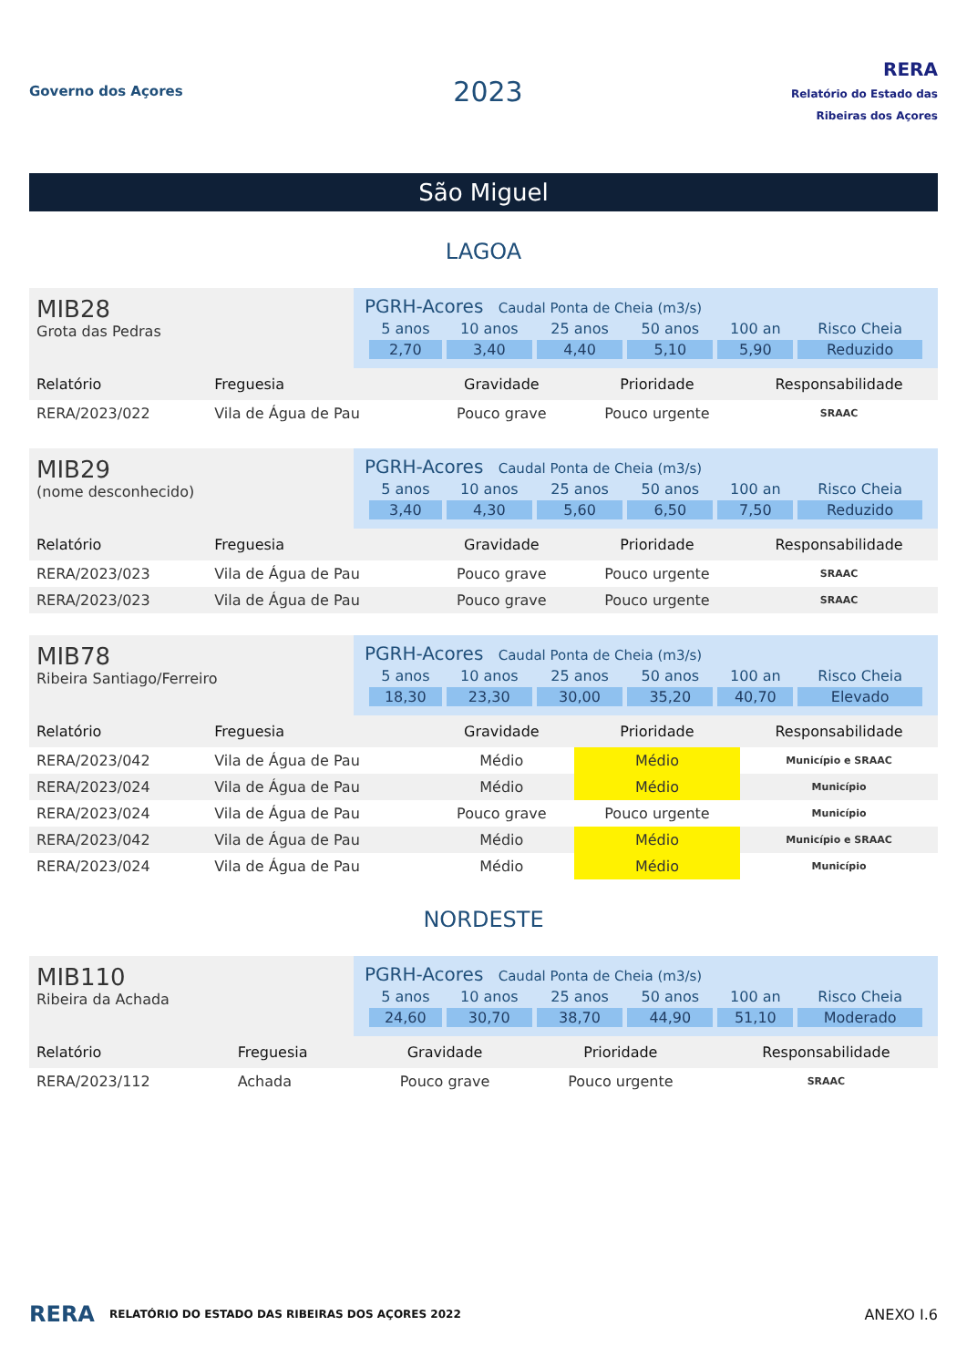Governo dos Açores
2023
RERA
Relatório do Estado das Ribeiras dos Açores
São Miguel
LAGOA
MIB28
Grota das Pedras
PGRH-Acores Caudal Ponta de Cheia (m3/s)
| 5 anos | 10 anos | 25 anos | 50 anos | 100 an | Risco Cheia |
| --- | --- | --- | --- | --- | --- |
| 2,70 | 3,40 | 4,40 | 5,10 | 5,90 | Reduzido |
| Relatório | Freguesia | Gravidade | Prioridade | Responsabilidade |
| --- | --- | --- | --- | --- |
| RERA/2023/022 | Vila de Água de Pau | Pouco grave | Pouco urgente | SRAAC |
MIB29
(nome desconhecido)
PGRH-Acores Caudal Ponta de Cheia (m3/s)
| 5 anos | 10 anos | 25 anos | 50 anos | 100 an | Risco Cheia |
| --- | --- | --- | --- | --- | --- |
| 3,40 | 4,30 | 5,60 | 6,50 | 7,50 | Reduzido |
| Relatório | Freguesia | Gravidade | Prioridade | Responsabilidade |
| --- | --- | --- | --- | --- |
| RERA/2023/023 | Vila de Água de Pau | Pouco grave | Pouco urgente | SRAAC |
| RERA/2023/023 | Vila de Água de Pau | Pouco grave | Pouco urgente | SRAAC |
MIB78
Ribeira Santiago/Ferreiro
PGRH-Acores Caudal Ponta de Cheia (m3/s)
| 5 anos | 10 anos | 25 anos | 50 anos | 100 an | Risco Cheia |
| --- | --- | --- | --- | --- | --- |
| 18,30 | 23,30 | 30,00 | 35,20 | 40,70 | Elevado |
| Relatório | Freguesia | Gravidade | Prioridade | Responsabilidade |
| --- | --- | --- | --- | --- |
| RERA/2023/042 | Vila de Água de Pau | Médio | Médio | Município e SRAAC |
| RERA/2023/024 | Vila de Água de Pau | Médio | Médio | Município |
| RERA/2023/024 | Vila de Água de Pau | Pouco grave | Pouco urgente | Município |
| RERA/2023/042 | Vila de Água de Pau | Médio | Médio | Município e SRAAC |
| RERA/2023/024 | Vila de Água de Pau | Médio | Médio | Município |
NORDESTE
MIB110
Ribeira da Achada
PGRH-Acores Caudal Ponta de Cheia (m3/s)
| 5 anos | 10 anos | 25 anos | 50 anos | 100 an | Risco Cheia |
| --- | --- | --- | --- | --- | --- |
| 24,60 | 30,70 | 38,70 | 44,90 | 51,10 | Moderado |
| Relatório | Freguesia | Gravidade | Prioridade | Responsabilidade |
| --- | --- | --- | --- | --- |
| RERA/2023/112 | Achada | Pouco grave | Pouco urgente | SRAAC |
RERA RELATÓRIO DO ESTADO DAS RIBEIRAS DOS AÇORES 2022 ANEXO I.6